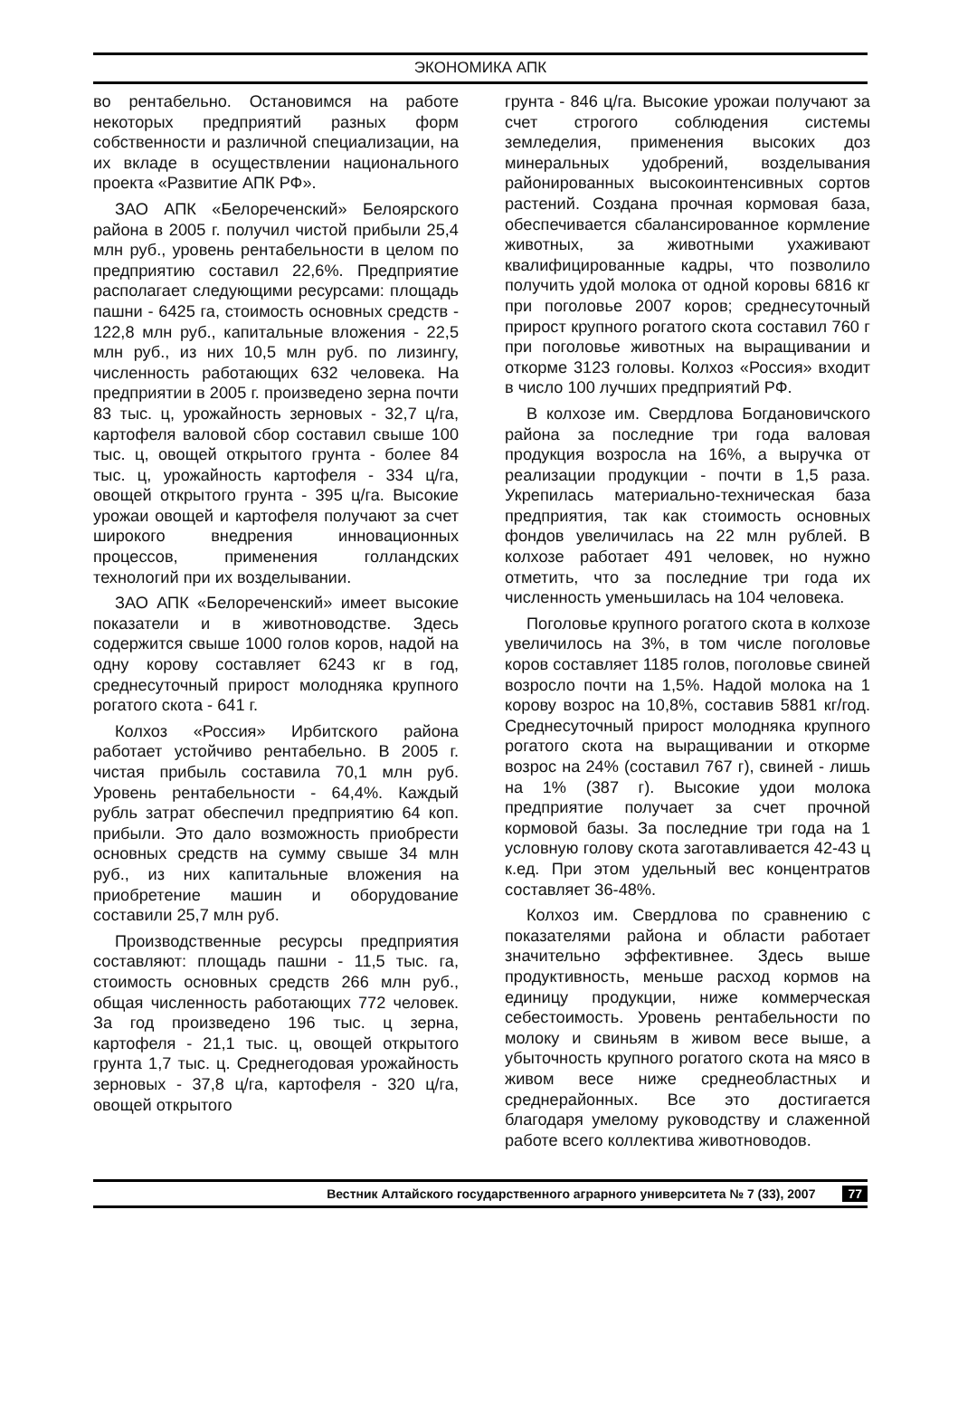ЭКОНОМИКА АПК
во рентабельно. Остановимся на работе некоторых предприятий разных форм собственности и различной специализации, на их вкладе в осуществлении национального проекта «Развитие АПК РФ».
ЗАО АПК «Белореченский» Белоярского района в 2005 г. получил чистой прибыли 25,4 млн руб., уровень рентабельности в целом по предприятию составил 22,6%. Предприятие располагает следующими ресурсами: площадь пашни - 6425 га, стоимость основных средств - 122,8 млн руб., капитальные вложения - 22,5 млн руб., из них 10,5 млн руб. по лизингу, численность работающих 632 человека. На предприятии в 2005 г. произведено зерна почти 83 тыс. ц, урожайность зерновых - 32,7 ц/га, картофеля валовой сбор составил свыше 100 тыс. ц, овощей открытого грунта - более 84 тыс. ц, урожайность картофеля - 334 ц/га, овощей открытого грунта - 395 ц/га. Высокие урожаи овощей и картофеля получают за счет широкого внедрения инновационных процессов, применения голландских технологий при их возделывании.
ЗАО АПК «Белореченский» имеет высокие показатели и в животноводстве. Здесь содержится свыше 1000 голов коров, надой на одну корову составляет 6243 кг в год, среднесуточный прирост молодняка крупного рогатого скота - 641 г.
Колхоз «Россия» Ирбитского района работает устойчиво рентабельно. В 2005 г. чистая прибыль составила 70,1 млн руб. Уровень рентабельности - 64,4%. Каждый рубль затрат обеспечил предприятию 64 коп. прибыли. Это дало возможность приобрести основных средств на сумму свыше 34 млн руб., из них капитальные вложения на приобретение машин и оборудование составили 25,7 млн руб.
Производственные ресурсы предприятия составляют: площадь пашни - 11,5 тыс. га, стоимость основных средств 266 млн руб., общая численность работающих 772 человек. За год произведено 196 тыс. ц зерна, картофеля - 21,1 тыс. ц, овощей открытого грунта 1,7 тыс. ц. Среднегодовая урожайность зерновых - 37,8 ц/га, картофеля - 320 ц/га, овощей открытого
грунта - 846 ц/га. Высокие урожаи получают за счет строгого соблюдения системы земледелия, применения высоких доз минеральных удобрений, возделывания районированных высокоинтенсивных сортов растений. Создана прочная кормовая база, обеспечивается сбалансированное кормление животных, за животными ухаживают квалифицированные кадры, что позволило получить удой молока от одной коровы 6816 кг при поголовье 2007 коров; среднесуточный прирост крупного рогатого скота составил 760 г при поголовье животных на выращивании и откорме 3123 головы. Колхоз «Россия» входит в число 100 лучших предприятий РФ.
В колхозе им. Свердлова Богдановичского района за последние три года валовая продукция возросла на 16%, а выручка от реализации продукции - почти в 1,5 раза. Укрепилась материально-техническая база предприятия, так как стоимость основных фондов увеличилась на 22 млн рублей. В колхозе работает 491 человек, но нужно отметить, что за последние три года их численность уменьшилась на 104 человека.
Поголовье крупного рогатого скота в колхозе увеличилось на 3%, в том числе поголовье коров составляет 1185 голов, поголовье свиней возросло почти на 1,5%. Надой молока на 1 корову возрос на 10,8%, составив 5881 кг/год. Среднесуточный прирост молодняка крупного рогатого скота на выращивании и откорме возрос на 24% (составил 767 г), свиней - лишь на 1% (387 г). Высокие удои молока предприятие получает за счет прочной кормовой базы. За последние три года на 1 условную голову скота заготавливается 42-43 ц к.ед. При этом удельный вес концентратов составляет 36-48%.
Колхоз им. Свердлова по сравнению с показателями района и области работает значительно эффективнее. Здесь выше продуктивность, меньше расход кормов на единицу продукции, ниже коммерческая себестоимость. Уровень рентабельности по молоку и свиньям в живом весе выше, а убыточность крупного рогатого скота на мясо в живом весе ниже среднеобластных и среднерайонных. Все это достигается благодаря умелому руководству и слаженной работе всего коллектива животноводов.
Вестник Алтайского государственного аграрного университета № 7 (33), 2007 77